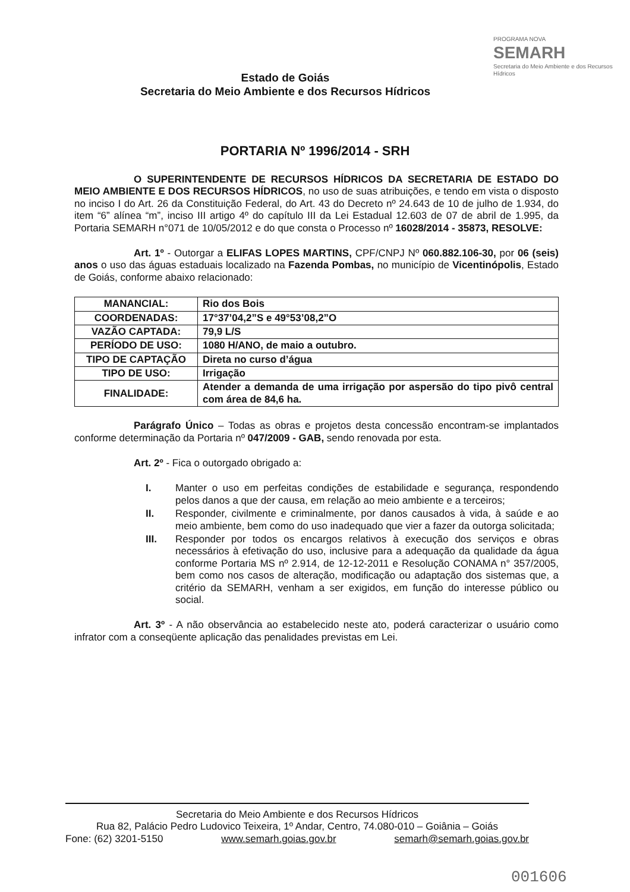Estado de Goiás
Secretaria do Meio Ambiente e dos Recursos Hídricos
PROGRAMA NOVA
SEMARH
Secretaria do Meio Ambiente e dos Recursos Hídricos
PORTARIA Nº 1996/2014 - SRH
O SUPERINTENDENTE DE RECURSOS HÍDRICOS DA SECRETARIA DE ESTADO DO MEIO AMBIENTE E DOS RECURSOS HÍDRICOS, no uso de suas atribuições, e tendo em vista o disposto no inciso I do Art. 26 da Constituição Federal, do Art. 43 do Decreto nº 24.643 de 10 de julho de 1.934, do item “6” alínea “m”, inciso III artigo 4º do capítulo III da Lei Estadual 12.603 de 07 de abril de 1.995, da Portaria SEMARH n°071 de 10/05/2012 e do que consta o Processo nº 16028/2014 - 35873, RESOLVE:
Art. 1º - Outorgar a ELIFAS LOPES MARTINS, CPF/CNPJ Nº 060.882.106-30, por 06 (seis) anos o uso das águas estaduais localizado na Fazenda Pombas, no município de Vicentinópolis, Estado de Goiás, conforme abaixo relacionado:
| MANANCIAL: | Rio dos Bois |
| COORDENADAS: | 17°37’04,2”S e 49°53’08,2”O |
| VAZÃO CAPTADA: | 79,9 L/S |
| PERÍODO DE USO: | 1080 H/ANO, de maio a outubro. |
| TIPO DE CAPTAÇÃO | Direta no curso d’água |
| TIPO DE USO: | Irrigação |
| FINALIDADE: | Atender a demanda de uma irrigação por aspersão do tipo pivô central com área de 84,6 ha. |
Parágrafo Único – Todas as obras e projetos desta concessão encontram-se implantados conforme determinação da Portaria nº 047/2009 - GAB, sendo renovada por esta.
Art. 2º - Fica o outorgado obrigado a:
I. Manter o uso em perfeitas condições de estabilidade e segurança, respondendo pelos danos a que der causa, em relação ao meio ambiente e a terceiros;
II. Responder, civilmente e criminalmente, por danos causados à vida, à saúde e ao meio ambiente, bem como do uso inadequado que vier a fazer da outorga solicitada;
III. Responder por todos os encargos relativos à execução dos serviços e obras necessários à efetivação do uso, inclusive para a adequação da qualidade da água conforme Portaria MS nº 2.914, de 12-12-2011 e Resolução CONAMA n° 357/2005, bem como nos casos de alteração, modificação ou adaptação dos sistemas que, a critério da SEMARH, venham a ser exigidos, em função do interesse público ou social.
Art. 3º - A não observância ao estabelecido neste ato, poderá caracterizar o usuário como infrator com a conseqüente aplicação das penalidades previstas em Lei.
Secretaria do Meio Ambiente e dos Recursos Hídricos
Rua 82, Palácio Pedro Ludovico Teixeira, 1º Andar, Centro, 74.080-010 – Goiânia – Goiás
Fone: (62) 3201-5150 www.semarh.goias.gov.br semarh@semarh.goias.gov.br
001606